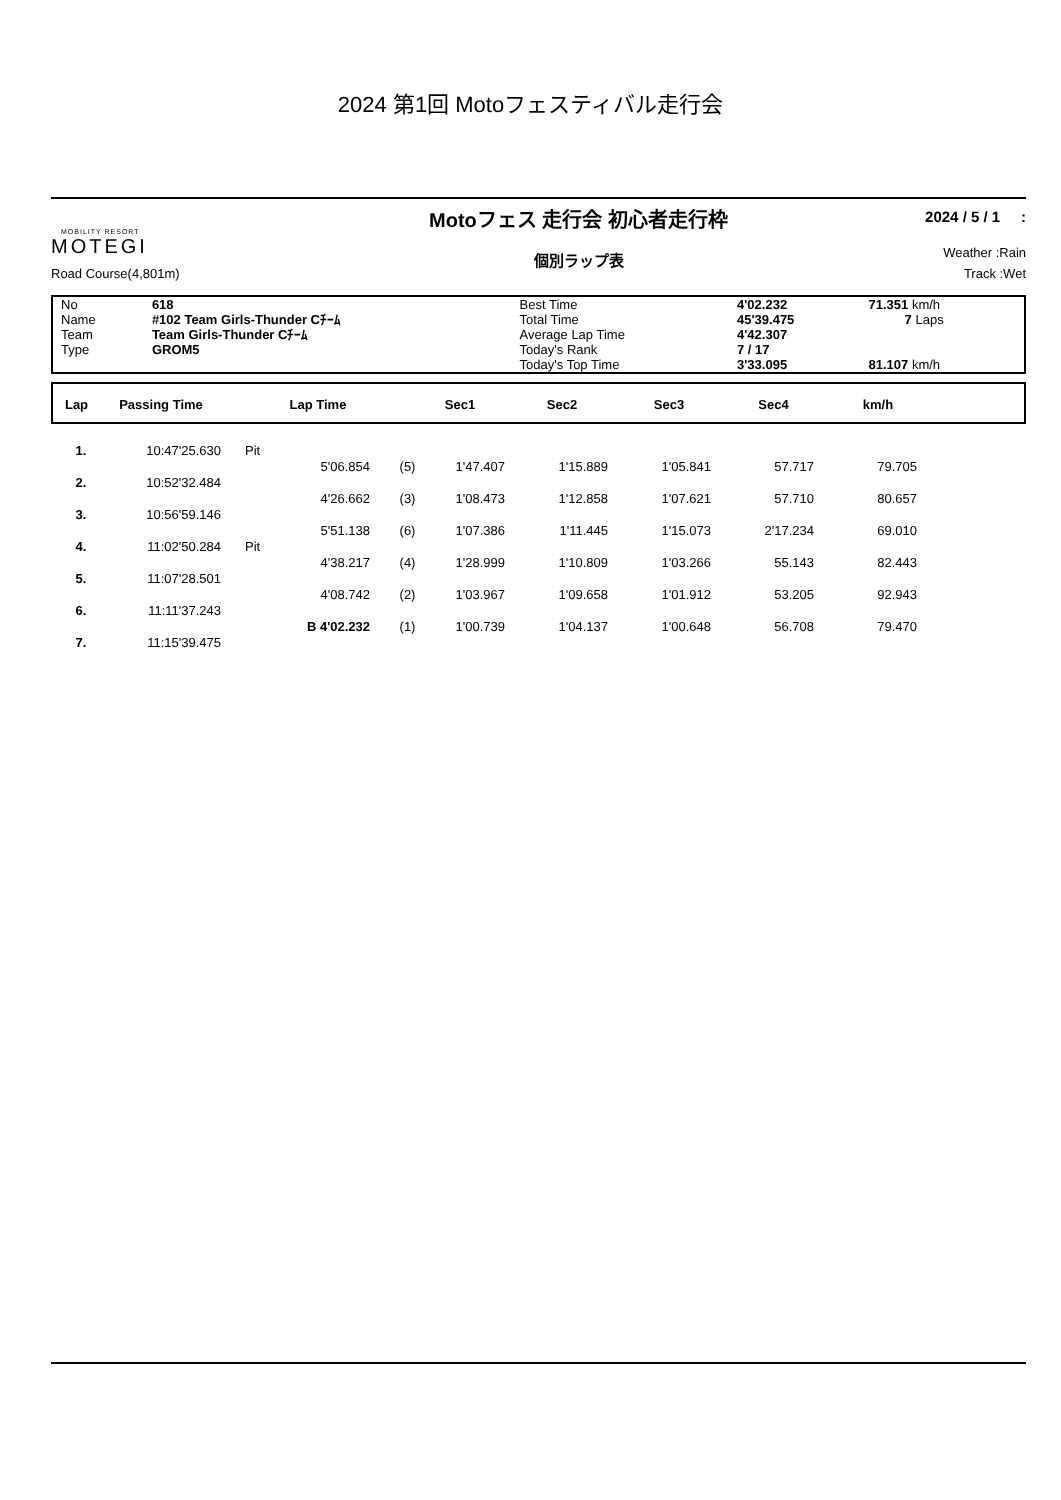2024 第1回 Motoフェスティバル走行会
MOBILITY RESORT
MOTEGI
Road Course(4,801m)
Motoフェス 走行会 初心者走行枠
個別ラップ表
2024 / 5 / 1 :
Weather :Rain
Track :Wet
| No | 618 | Best Time | 4'02.232 | 71.351 km/h |
| Name | #102 Team Girls-Thunder Cﾁｰﾑ | Total Time | 45'39.475 | 7 Laps |
| Team | Team Girls-Thunder Cﾁｰﾑ | Average Lap Time | 4'42.307 | |
| Type | GROM5 | Today's Rank | 7 / 17 | |
| | | Today's Top Time | 3'33.095 | 81.107 km/h |
| Lap | Passing Time | Lap Time | Sec1 | Sec2 | Sec3 | Sec4 | km/h | |
| --- | --- | --- | --- | --- | --- | --- | --- | --- |
| 1. | 10:47'25.630 | Pit | | | | | | | | |
| | | | 5'06.854 | (5) | 1'47.407 | 1'15.889 | 1'05.841 | 57.717 | 79.705 | |
| 2. | 10:52'32.484 | | | | | | | | | |
| | | | 4'26.662 | (3) | 1'08.473 | 1'12.858 | 1'07.621 | 57.710 | 80.657 | |
| 3. | 10:56'59.146 | | | | | | | | | |
| | | | 5'51.138 | (6) | 1'07.386 | 1'11.445 | 1'15.073 | 2'17.234 | 69.010 | |
| 4. | 11:02'50.284 | Pit | | | | | | | | |
| | | | 4'38.217 | (4) | 1'28.999 | 1'10.809 | 1'03.266 | 55.143 | 82.443 | |
| 5. | 11:07'28.501 | | | | | | | | | |
| | | | 4'08.742 | (2) | 1'03.967 | 1'09.658 | 1'01.912 | 53.205 | 92.943 | |
| 6. | 11:11'37.243 | | | | | | | | | |
| | | | B 4'02.232 | (1) | 1'00.739 | 1'04.137 | 1'00.648 | 56.708 | 79.470 | |
| 7. | 11:15'39.475 | | | | | | | | | |